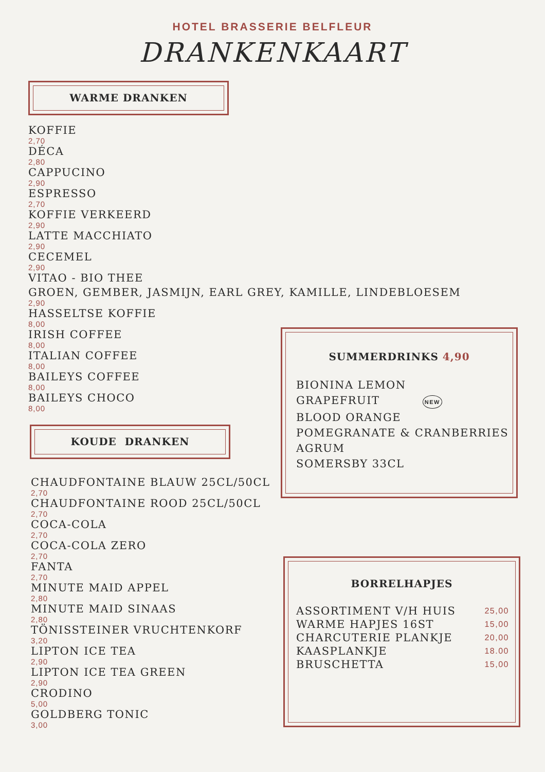HOTEL BRASSERIE BELFLEUR
DRANKENKAART
WARME DRANKEN
KOFFIE
2,70
DÉCA
2,80
CAPPUCINO
2,90
ESPRESSO
2,70
KOFFIE VERKEERD
2,90
LATTE MACCHIATO
2,90
CECEMEL
2,90
VITAO - BIO THEE
GROEN, GEMBER, JASMIJN, EARL GREY, KAMILLE, LINDEBLOESEM
2,90
HASSELTSE KOFFIE
8,00
IRISH COFFEE
8,00
ITALIAN COFFEE
8,00
BAILEYS COFFEE
8,00
BAILEYS CHOCO
8,00
KOUDE DRANKEN
CHAUDFONTAINE BLAUW 25CL/50CL
2,70
CHAUDFONTAINE ROOD 25CL/50CL
2,70
COCA-COLA
2,70
COCA-COLA ZERO
2,70
FANTA
2,70
MINUTE MAID APPEL
2,80
MINUTE MAID SINAAS
2,80
TÖNISSTEINER VRUCHTENKORF
3,20
LIPTON ICE TEA
2,90
LIPTON ICE TEA GREEN
2,90
CRODINO
5,00
GOLDBERG TONIC
3,00
SUMMERDRINKS 4,90
BIONINA LEMON
GRAPEFRUIT NEW
BLOOD ORANGE
POMEGRANATE & CRANBERRIES
AGRUM
SOMERSBY 33CL
BORRELHAPJES
ASSORTIMENT V/H HUIS 25,00
WARME HAPJES 16ST 15,00
CHARCUTERIE PLANKJE 20,00
KAASPLANKJE 18.00
BRUSCHETTA 15,00